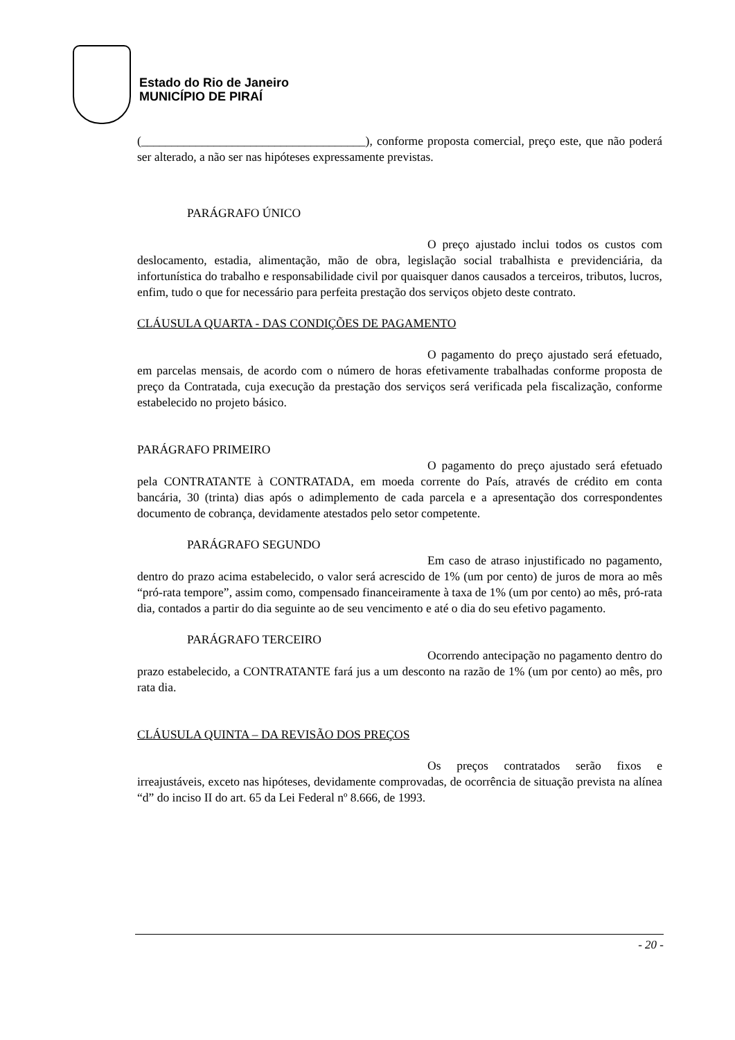Estado do Rio de Janeiro
MUNICÍPIO DE PIRAÍ
(_____________________________________), conforme proposta comercial, preço este, que não poderá ser alterado, a não ser nas hipóteses expressamente previstas.
PARÁGRAFO ÚNICO
O preço ajustado inclui todos os custos com deslocamento, estadia, alimentação, mão de obra, legislação social trabalhista e previdenciária, da infortunística do trabalho e responsabilidade civil por quaisquer danos causados a terceiros, tributos, lucros, enfim, tudo o que for necessário para perfeita prestação dos serviços objeto deste contrato.
CLÁUSULA QUARTA - DAS CONDIÇÕES DE PAGAMENTO
O pagamento do preço ajustado será efetuado, em parcelas mensais, de acordo com o número de horas efetivamente trabalhadas conforme proposta de preço da Contratada, cuja execução da prestação dos serviços será verificada pela fiscalização, conforme estabelecido no projeto básico.
PARÁGRAFO PRIMEIRO
O pagamento do preço ajustado será efetuado pela CONTRATANTE à CONTRATADA, em moeda corrente do País, através de crédito em conta bancária, 30 (trinta) dias após o adimplemento de cada parcela e a apresentação dos correspondentes documento de cobrança, devidamente atestados pelo setor competente.
PARÁGRAFO SEGUNDO
Em caso de atraso injustificado no pagamento, dentro do prazo acima estabelecido, o valor será acrescido de 1% (um por cento) de juros de mora ao mês “pró-rata tempore”, assim como, compensado financeiramente à taxa de 1% (um por cento) ao mês, pró-rata dia, contados a partir do dia seguinte ao de seu vencimento e até o dia do seu efetivo pagamento.
PARÁGRAFO TERCEIRO
Ocorrendo antecipação no pagamento dentro do prazo estabelecido, a CONTRATANTE fará jus a um desconto na razão de 1% (um por cento) ao mês, pro rata dia.
CLÁUSULA QUINTA – DA REVISÃO DOS PREÇOS
Os preços contratados serão fixos e irreajustáveis, exceto nas hipóteses, devidamente comprovadas, de ocorrência de situação prevista na alínea “d” do inciso II do art. 65 da Lei Federal nº 8.666, de 1993.
- 20 -